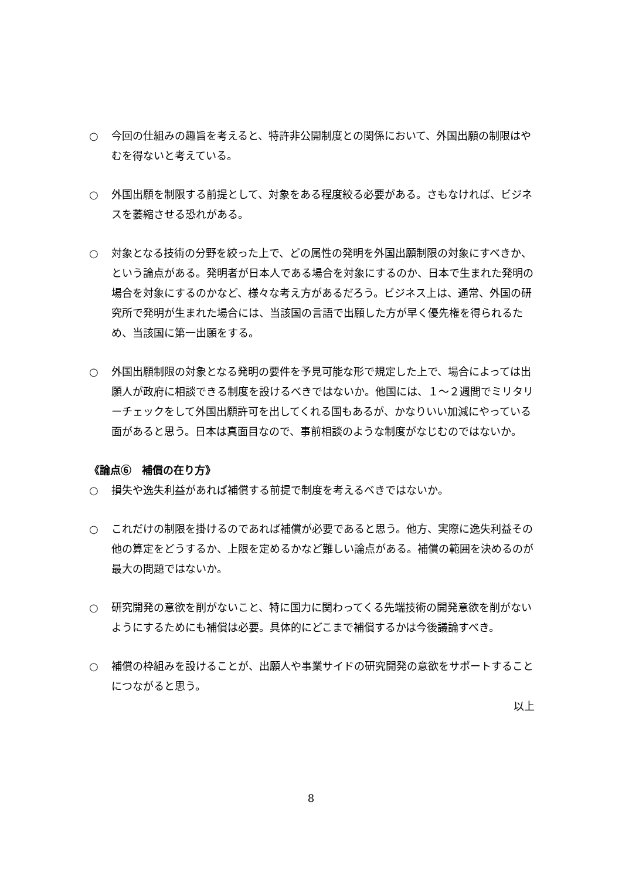○ 今回の仕組みの趣旨を考えると、特許非公開制度との関係において、外国出願の制限はやむを得ないと考えている。
○ 外国出願を制限する前提として、対象をある程度絞る必要がある。さもなければ、ビジネスを萎縮させる恐れがある。
○ 対象となる技術の分野を絞った上で、どの属性の発明を外国出願制限の対象にすべきか、という論点がある。発明者が日本人である場合を対象にするのか、日本で生まれた発明の場合を対象にするのかなど、様々な考え方があるだろう。ビジネス上は、通常、外国の研究所で発明が生まれた場合には、当該国の言語で出願した方が早く優先権を得られるため、当該国に第一出願をする。
○ 外国出願制限の対象となる発明の要件を予見可能な形で規定した上で、場合によっては出願人が政府に相談できる制度を設けるべきではないか。他国には、１～２週間でミリタリーチェックをして外国出願許可を出してくれる国もあるが、かなりいい加減にやっている面があると思う。日本は真面目なので、事前相談のような制度がなじむのではないか。
《論点⑥　補償の在り方》
○ 損失や逸失利益があれば補償する前提で制度を考えるべきではないか。
○ これだけの制限を掛けるのであれば補償が必要であると思う。他方、実際に逸失利益その他の算定をどうするか、上限を定めるかなど難しい論点がある。補償の範囲を決めるのが最大の問題ではないか。
○ 研究開発の意欲を削がないこと、特に国力に関わってくる先端技術の開発意欲を削がないようにするためにも補償は必要。具体的にどこまで補償するかは今後議論すべき。
○ 補償の枠組みを設けることが、出願人や事業サイドの研究開発の意欲をサポートすることにつながると思う。
以上
8